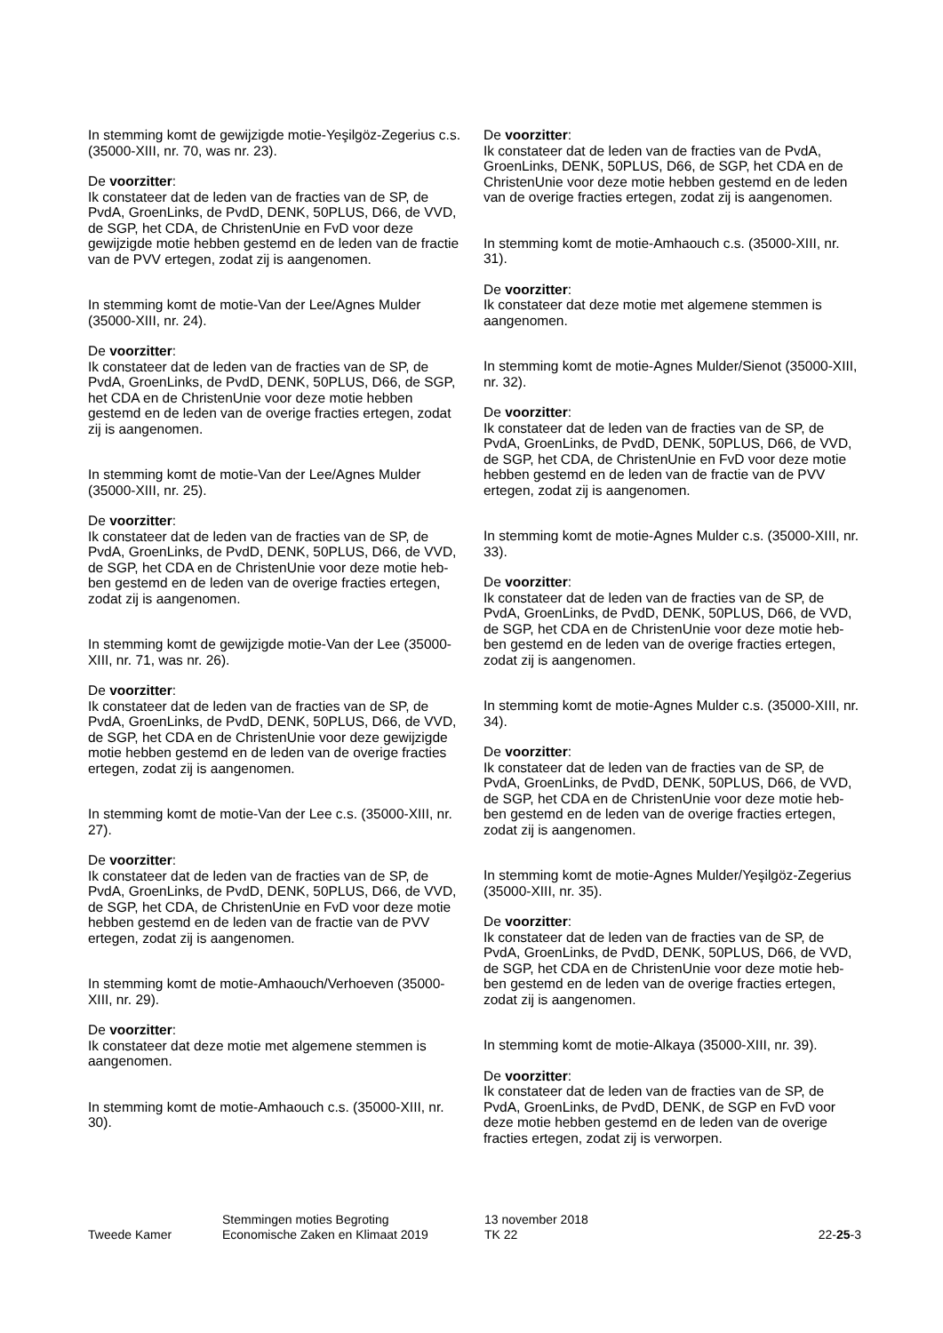In stemming komt de gewijzigde motie-Yeşilgöz-Zegerius c.s. (35000-XIII, nr. 70, was nr. 23).
De voorzitter:
Ik constateer dat de leden van de fracties van de SP, de PvdA, GroenLinks, de PvdD, DENK, 50PLUS, D66, de VVD, de SGP, het CDA, de ChristenUnie en FvD voor deze gewijzigde motie hebben gestemd en de leden van de fractie van de PVV ertegen, zodat zij is aangenomen.
In stemming komt de motie-Van der Lee/Agnes Mulder (35000-XIII, nr. 24).
De voorzitter:
Ik constateer dat de leden van de fracties van de SP, de PvdA, GroenLinks, de PvdD, DENK, 50PLUS, D66, de SGP, het CDA en de ChristenUnie voor deze motie hebben gestemd en de leden van de overige fracties ertegen, zodat zij is aangenomen.
In stemming komt de motie-Van der Lee/Agnes Mulder (35000-XIII, nr. 25).
De voorzitter:
Ik constateer dat de leden van de fracties van de SP, de PvdA, GroenLinks, de PvdD, DENK, 50PLUS, D66, de VVD, de SGP, het CDA en de ChristenUnie voor deze motie heb-ben gestemd en de leden van de overige fracties ertegen, zodat zij is aangenomen.
In stemming komt de gewijzigde motie-Van der Lee (35000-XIII, nr. 71, was nr. 26).
De voorzitter:
Ik constateer dat de leden van de fracties van de SP, de PvdA, GroenLinks, de PvdD, DENK, 50PLUS, D66, de VVD, de SGP, het CDA en de ChristenUnie voor deze gewijzigde motie hebben gestemd en de leden van de overige fracties ertegen, zodat zij is aangenomen.
In stemming komt de motie-Van der Lee c.s. (35000-XIII, nr. 27).
De voorzitter:
Ik constateer dat de leden van de fracties van de SP, de PvdA, GroenLinks, de PvdD, DENK, 50PLUS, D66, de VVD, de SGP, het CDA, de ChristenUnie en FvD voor deze motie hebben gestemd en de leden van de fractie van de PVV ertegen, zodat zij is aangenomen.
In stemming komt de motie-Amhaouch/Verhoeven (35000-XIII, nr. 29).
De voorzitter:
Ik constateer dat deze motie met algemene stemmen is aangenomen.
In stemming komt de motie-Amhaouch c.s. (35000-XIII, nr. 30).
De voorzitter:
Ik constateer dat de leden van de fracties van de PvdA, GroenLinks, DENK, 50PLUS, D66, de SGP, het CDA en de ChristenUnie voor deze motie hebben gestemd en de leden van de overige fracties ertegen, zodat zij is aangenomen.
In stemming komt de motie-Amhaouch c.s. (35000-XIII, nr. 31).
De voorzitter:
Ik constateer dat deze motie met algemene stemmen is aangenomen.
In stemming komt de motie-Agnes Mulder/Sienot (35000-XIII, nr. 32).
De voorzitter:
Ik constateer dat de leden van de fracties van de SP, de PvdA, GroenLinks, de PvdD, DENK, 50PLUS, D66, de VVD, de SGP, het CDA, de ChristenUnie en FvD voor deze motie hebben gestemd en de leden van de fractie van de PVV ertegen, zodat zij is aangenomen.
In stemming komt de motie-Agnes Mulder c.s. (35000-XIII, nr. 33).
De voorzitter:
Ik constateer dat de leden van de fracties van de SP, de PvdA, GroenLinks, de PvdD, DENK, 50PLUS, D66, de VVD, de SGP, het CDA en de ChristenUnie voor deze motie heb-ben gestemd en de leden van de overige fracties ertegen, zodat zij is aangenomen.
In stemming komt de motie-Agnes Mulder c.s. (35000-XIII, nr. 34).
De voorzitter:
Ik constateer dat de leden van de fracties van de SP, de PvdA, GroenLinks, de PvdD, DENK, 50PLUS, D66, de VVD, de SGP, het CDA en de ChristenUnie voor deze motie heb-ben gestemd en de leden van de overige fracties ertegen, zodat zij is aangenomen.
In stemming komt de motie-Agnes Mulder/Yeşilgöz-Zegerius (35000-XIII, nr. 35).
De voorzitter:
Ik constateer dat de leden van de fracties van de SP, de PvdA, GroenLinks, de PvdD, DENK, 50PLUS, D66, de VVD, de SGP, het CDA en de ChristenUnie voor deze motie heb-ben gestemd en de leden van de overige fracties ertegen, zodat zij is aangenomen.
In stemming komt de motie-Alkaya (35000-XIII, nr. 39).
De voorzitter:
Ik constateer dat de leden van de fracties van de SP, de PvdA, GroenLinks, de PvdD, DENK, de SGP en FvD voor deze motie hebben gestemd en de leden van de overige fracties ertegen, zodat zij is verworpen.
Tweede Kamer
Stemmingen moties Begroting
Economische Zaken en Klimaat 2019
13 november 2018
TK 22
22-25-3